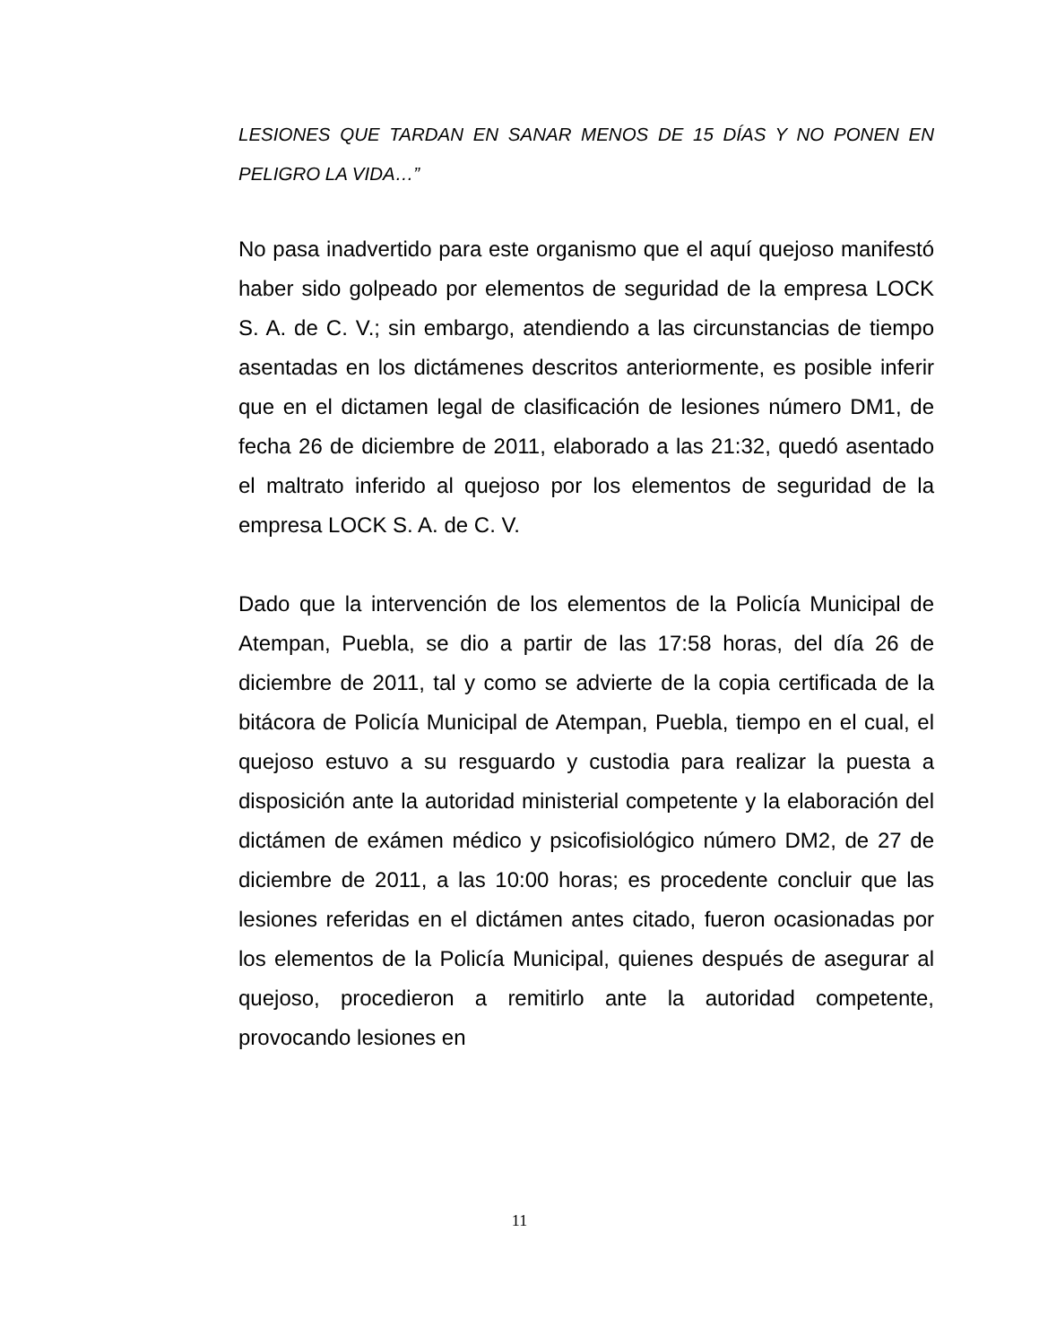LESIONES QUE TARDAN EN SANAR MENOS DE 15 DÍAS Y NO PONEN EN PELIGRO LA VIDA…”
No pasa inadvertido para este organismo que el aquí quejoso manifestó haber sido golpeado por elementos de seguridad de la empresa LOCK S. A. de C. V.; sin embargo, atendiendo a las circunstancias de tiempo asentadas en los dictámenes descritos anteriormente, es posible inferir que en el dictamen legal de clasificación de lesiones número DM1, de fecha 26 de diciembre de 2011, elaborado a las 21:32, quedó asentado el maltrato inferido al quejoso por los elementos de seguridad de la empresa LOCK S. A. de C. V.
Dado que la intervención de los elementos de la Policía Municipal de Atempan, Puebla, se dio a partir de las 17:58 horas, del día 26 de diciembre de 2011, tal y como se advierte de la copia certificada de la bitácora de Policía Municipal de Atempan, Puebla, tiempo en el cual, el quejoso estuvo a su resguardo y custodia para realizar la puesta a disposición ante la autoridad ministerial competente y la elaboración del dictámen de exámen médico y psicofisiológico número DM2, de 27 de diciembre de 2011, a las 10:00 horas; es procedente concluir que las lesiones referidas en el dictámen antes citado, fueron ocasionadas por los elementos de la Policía Municipal, quienes después de asegurar al quejoso, procedieron a remitirlo ante la autoridad competente, provocando lesiones en
11